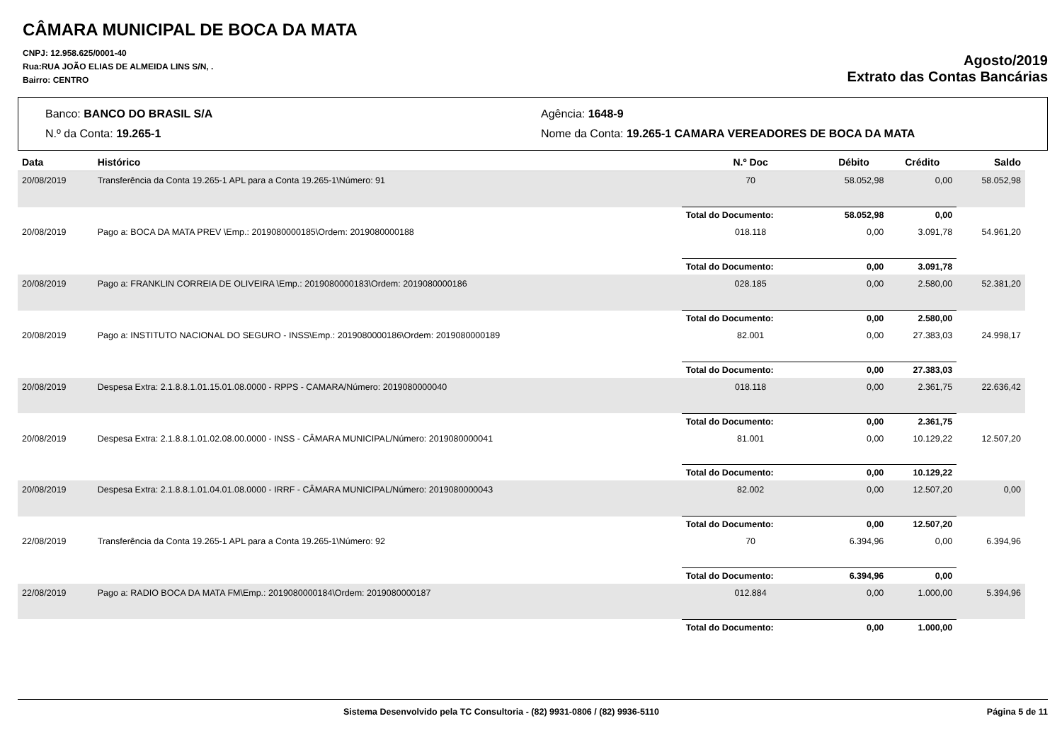CÂMARA MUNICIPAL DE BOCA DA MATA
CNPJ: 12.958.625/0001-40
Rua:RUA JOÃO ELIAS DE ALMEIDA LINS S/N, .
Bairro: CENTRO
Agosto/2019
Extrato das Contas Bancárias
Banco: BANCO DO BRASIL S/A
Agência: 1648-9
N.º da Conta: 19.265-1
Nome da Conta: 19.265-1 CAMARA VEREADORES DE BOCA DA MATA
| Data | Histórico | N.º Doc | Débito | Crédito | Saldo |
| --- | --- | --- | --- | --- | --- |
| 20/08/2019 | Transferência da Conta 19.265-1 APL para a Conta 19.265-1\Número: 91 | 70 | 58.052,98 | 0,00 | 58.052,98 |
| | | Total do Documento: | 58.052,98 | 0,00 | |
| 20/08/2019 | Pago a: BOCA DA MATA PREV \Emp.: 2019080000185\Ordem: 2019080000188 | 018.118 | 0,00 | 3.091,78 | 54.961,20 |
| | | Total do Documento: | 0,00 | 3.091,78 | |
| 20/08/2019 | Pago a: FRANKLIN CORREIA DE OLIVEIRA \Emp.: 2019080000183\Ordem: 2019080000186 | 028.185 | 0,00 | 2.580,00 | 52.381,20 |
| | | Total do Documento: | 0,00 | 2.580,00 | |
| 20/08/2019 | Pago a: INSTITUTO NACIONAL DO SEGURO - INSS\Emp.: 2019080000186\Ordem: 2019080000189 | 82.001 | 0,00 | 27.383,03 | 24.998,17 |
| | | Total do Documento: | 0,00 | 27.383,03 | |
| 20/08/2019 | Despesa Extra: 2.1.8.8.1.01.15.01.08.0000 - RPPS - CAMARA/Número: 2019080000040 | 018.118 | 0,00 | 2.361,75 | 22.636,42 |
| | | Total do Documento: | 0,00 | 2.361,75 | |
| 20/08/2019 | Despesa Extra: 2.1.8.8.1.01.02.08.00.0000 - INSS - CÂMARA MUNICIPAL/Número: 2019080000041 | 81.001 | 0,00 | 10.129,22 | 12.507,20 |
| | | Total do Documento: | 0,00 | 10.129,22 | |
| 20/08/2019 | Despesa Extra: 2.1.8.8.1.01.04.01.08.0000 - IRRF - CÂMARA MUNICIPAL/Número: 2019080000043 | 82.002 | 0,00 | 12.507,20 | 0,00 |
| | | Total do Documento: | 0,00 | 12.507,20 | |
| 22/08/2019 | Transferência da Conta 19.265-1 APL para a Conta 19.265-1\Número: 92 | 70 | 6.394,96 | 0,00 | 6.394,96 |
| | | Total do Documento: | 6.394,96 | 0,00 | |
| 22/08/2019 | Pago a: RADIO BOCA DA MATA FM\Emp.: 2019080000184\Ordem: 2019080000187 | 012.884 | 0,00 | 1.000,00 | 5.394,96 |
| | | Total do Documento: | 0,00 | 1.000,00 | |
Sistema Desenvolvido pela TC Consultoria - (82) 9931-0806 / (82) 9936-5110 Página 5 de 11